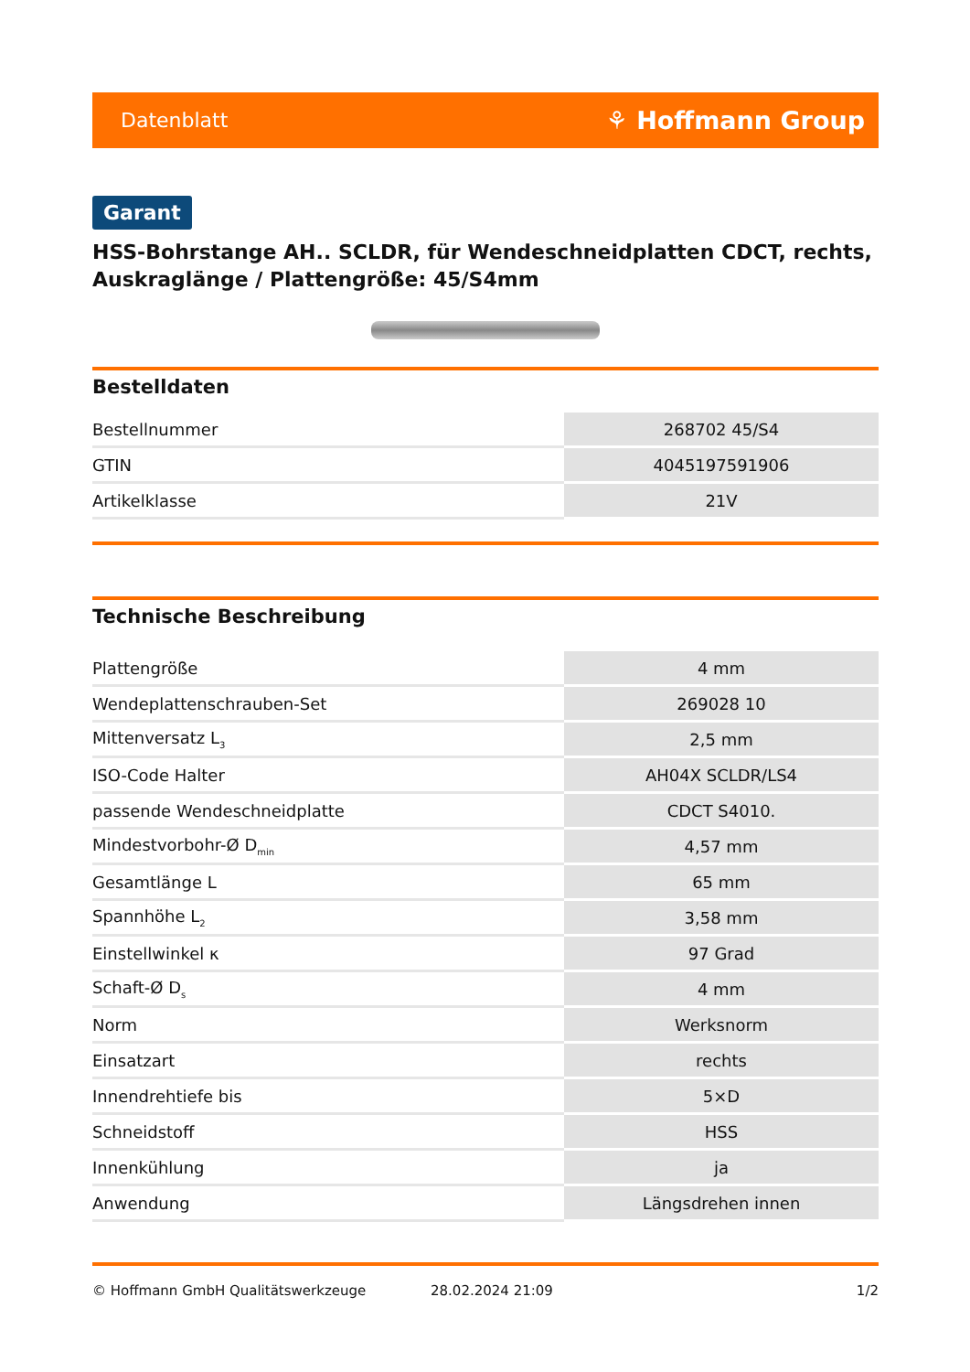Datenblatt ⚘ Hoffmann Group
Garant
HSS-Bohrstange AH.. SCLDR, für Wendeschneidplatten CDCT, rechts, Auskraglänge / Plattengröße: 45/S4mm
Bestelldaten
| Bestellnummer | 268702 45/S4 |
| GTIN | 4045197591906 |
| Artikelklasse | 21V |
Technische Beschreibung
| Plattengröße | 4 mm |
| Wendeplattenschrauben-Set | 269028 10 |
| Mittenversatz L<sub>3</sub> | 2,5 mm |
| ISO-Code Halter | AH04X SCLDR/LS4 |
| passende Wendeschneidplatte | CDCT S4010. |
| Mindestvorbohr-Ø D<sub>min</sub> | 4,57 mm |
| Gesamtlänge L | 65 mm |
| Spannhöhe L<sub>2</sub> | 3,58 mm |
| Einstellwinkel κ | 97 Grad |
| Schaft-Ø D<sub>s</sub> | 4 mm |
| Norm | Werksnorm |
| Einsatzart | rechts |
| Innendrehtiefe bis | 5×D |
| Schneidstoff | HSS |
| Innenkühlung | ja |
| Anwendung | Längsdrehen innen |
© Hoffmann GmbH Qualitätswerkzeuge 28.02.2024 21:09 1/2